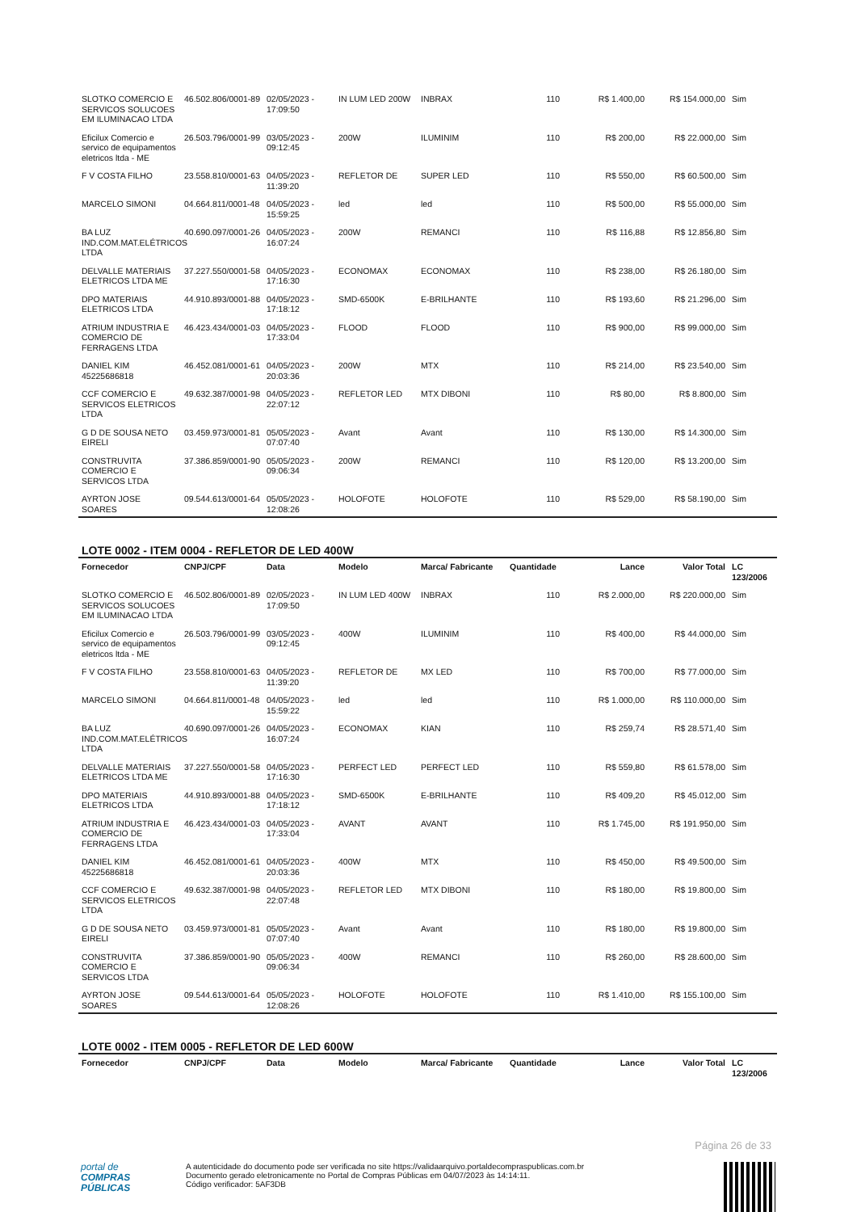| SLOTKO COMERCIO E SERVICOS SOLUCOES EM ILUMINACAO LTDA | 46.502.806/0001-89 | 02/05/2023 - 17:09:50 | IN LUM LED 200W | INBRAX | 110 | R$ 1.400,00 | R$ 154.000,00 | Sim |
| Eficilux Comercio e servico de equipamentos eletricos ltda - ME | 26.503.796/0001-99 | 03/05/2023 - 09:12:45 | 200W | ILUMINIM | 110 | R$ 200,00 | R$ 22.000,00 | Sim |
| F V COSTA FILHO | 23.558.810/0001-63 | 04/05/2023 - 11:39:20 | REFLETOR DE | SUPER LED | 110 | R$ 550,00 | R$ 60.500,00 | Sim |
| MARCELO SIMONI | 04.664.811/0001-48 | 04/05/2023 - 15:59:25 | led | led | 110 | R$ 500,00 | R$ 55.000,00 | Sim |
| BA LUZ IND.COM.MAT.ELÉTRICOS LTDA | 40.690.097/0001-26 | 04/05/2023 - 16:07:24 | 200W | REMANCI | 110 | R$ 116,88 | R$ 12.856,80 | Sim |
| DELVALLE MATERIAIS ELETRICOS LTDA ME | 37.227.550/0001-58 | 04/05/2023 - 17:16:30 | ECONOMAX | ECONOMAX | 110 | R$ 238,00 | R$ 26.180,00 | Sim |
| DPO MATERIAIS ELETRICOS LTDA | 44.910.893/0001-88 | 04/05/2023 - 17:18:12 | SMD-6500K | E-BRILHANTE | 110 | R$ 193,60 | R$ 21.296,00 | Sim |
| ATRIUM INDUSTRIA E COMERCIO DE FERRAGENS LTDA | 46.423.434/0001-03 | 04/05/2023 - 17:33:04 | FLOOD | FLOOD | 110 | R$ 900,00 | R$ 99.000,00 | Sim |
| DANIEL KIM 45225686818 | 46.452.081/0001-61 | 04/05/2023 - 20:03:36 | 200W | MTX | 110 | R$ 214,00 | R$ 23.540,00 | Sim |
| CCF COMERCIO E SERVICOS ELETRICOS LTDA | 49.632.387/0001-98 | 04/05/2023 - 22:07:12 | REFLETOR LED | MTX DIBONI | 110 | R$ 80,00 | R$ 8.800,00 | Sim |
| G D DE SOUSA NETO EIRELI | 03.459.973/0001-81 | 05/05/2023 - 07:07:40 | Avant | Avant | 110 | R$ 130,00 | R$ 14.300,00 | Sim |
| CONSTRUVITA COMERCIO E SERVICOS LTDA | 37.386.859/0001-90 | 05/05/2023 - 09:06:34 | 200W | REMANCI | 110 | R$ 120,00 | R$ 13.200,00 | Sim |
| AYRTON JOSE SOARES | 09.544.613/0001-64 | 05/05/2023 - 12:08:26 | HOLOFOTE | HOLOFOTE | 110 | R$ 529,00 | R$ 58.190,00 | Sim |
LOTE 0002 - ITEM 0004 - REFLETOR DE LED 400W
| Fornecedor | CNPJ/CPF | Data | Modelo | Marca/ Fabricante | Quantidade | Lance | Valor Total | LC 123/2006 |
| --- | --- | --- | --- | --- | --- | --- | --- | --- |
| SLOTKO COMERCIO E SERVICOS SOLUCOES EM ILUMINACAO LTDA | 46.502.806/0001-89 | 02/05/2023 - 17:09:50 | IN LUM LED 400W | INBRAX | 110 | R$ 2.000,00 | R$ 220.000,00 | Sim |
| Eficilux Comercio e servico de equipamentos eletricos ltda - ME | 26.503.796/0001-99 | 03/05/2023 - 09:12:45 | 400W | ILUMINIM | 110 | R$ 400,00 | R$ 44.000,00 | Sim |
| F V COSTA FILHO | 23.558.810/0001-63 | 04/05/2023 - 11:39:20 | REFLETOR DE | MX LED | 110 | R$ 700,00 | R$ 77.000,00 | Sim |
| MARCELO SIMONI | 04.664.811/0001-48 | 04/05/2023 - 15:59:22 | led | led | 110 | R$ 1.000,00 | R$ 110.000,00 | Sim |
| BA LUZ IND.COM.MAT.ELÉTRICOS LTDA | 40.690.097/0001-26 | 04/05/2023 - 16:07:24 | ECONOMAX | KIAN | 110 | R$ 259,74 | R$ 28.571,40 | Sim |
| DELVALLE MATERIAIS ELETRICOS LTDA ME | 37.227.550/0001-58 | 04/05/2023 - 17:16:30 | PERFECT LED | PERFECT LED | 110 | R$ 559,80 | R$ 61.578,00 | Sim |
| DPO MATERIAIS ELETRICOS LTDA | 44.910.893/0001-88 | 04/05/2023 - 17:18:12 | SMD-6500K | E-BRILHANTE | 110 | R$ 409,20 | R$ 45.012,00 | Sim |
| ATRIUM INDUSTRIA E COMERCIO DE FERRAGENS LTDA | 46.423.434/0001-03 | 04/05/2023 - 17:33:04 | AVANT | AVANT | 110 | R$ 1.745,00 | R$ 191.950,00 | Sim |
| DANIEL KIM 45225686818 | 46.452.081/0001-61 | 04/05/2023 - 20:03:36 | 400W | MTX | 110 | R$ 450,00 | R$ 49.500,00 | Sim |
| CCF COMERCIO E SERVICOS ELETRICOS LTDA | 49.632.387/0001-98 | 04/05/2023 - 22:07:48 | REFLETOR LED | MTX DIBONI | 110 | R$ 180,00 | R$ 19.800,00 | Sim |
| G D DE SOUSA NETO EIRELI | 03.459.973/0001-81 | 05/05/2023 - 07:07:40 | Avant | Avant | 110 | R$ 180,00 | R$ 19.800,00 | Sim |
| CONSTRUVITA COMERCIO E SERVICOS LTDA | 37.386.859/0001-90 | 05/05/2023 - 09:06:34 | 400W | REMANCI | 110 | R$ 260,00 | R$ 28.600,00 | Sim |
| AYRTON JOSE SOARES | 09.544.613/0001-64 | 05/05/2023 - 12:08:26 | HOLOFOTE | HOLOFOTE | 110 | R$ 1.410,00 | R$ 155.100,00 | Sim |
LOTE 0002 - ITEM 0005 - REFLETOR DE LED 600W
| Fornecedor | CNPJ/CPF | Data | Modelo | Marca/ Fabricante | Quantidade | Lance | Valor Total | LC 123/2006 |
| --- | --- | --- | --- | --- | --- | --- | --- | --- |
Página 26 de 33
portal de
COMPRAS
PÚBLICAS
A autenticidade do documento pode ser verificada no site https://validaarquivo.portaldecompraspublicas.com.br
Documento gerado eletronicamente no Portal de Compras Públicas em 04/07/2023 às 14:14:11.
Código verificador: 5AF3DB